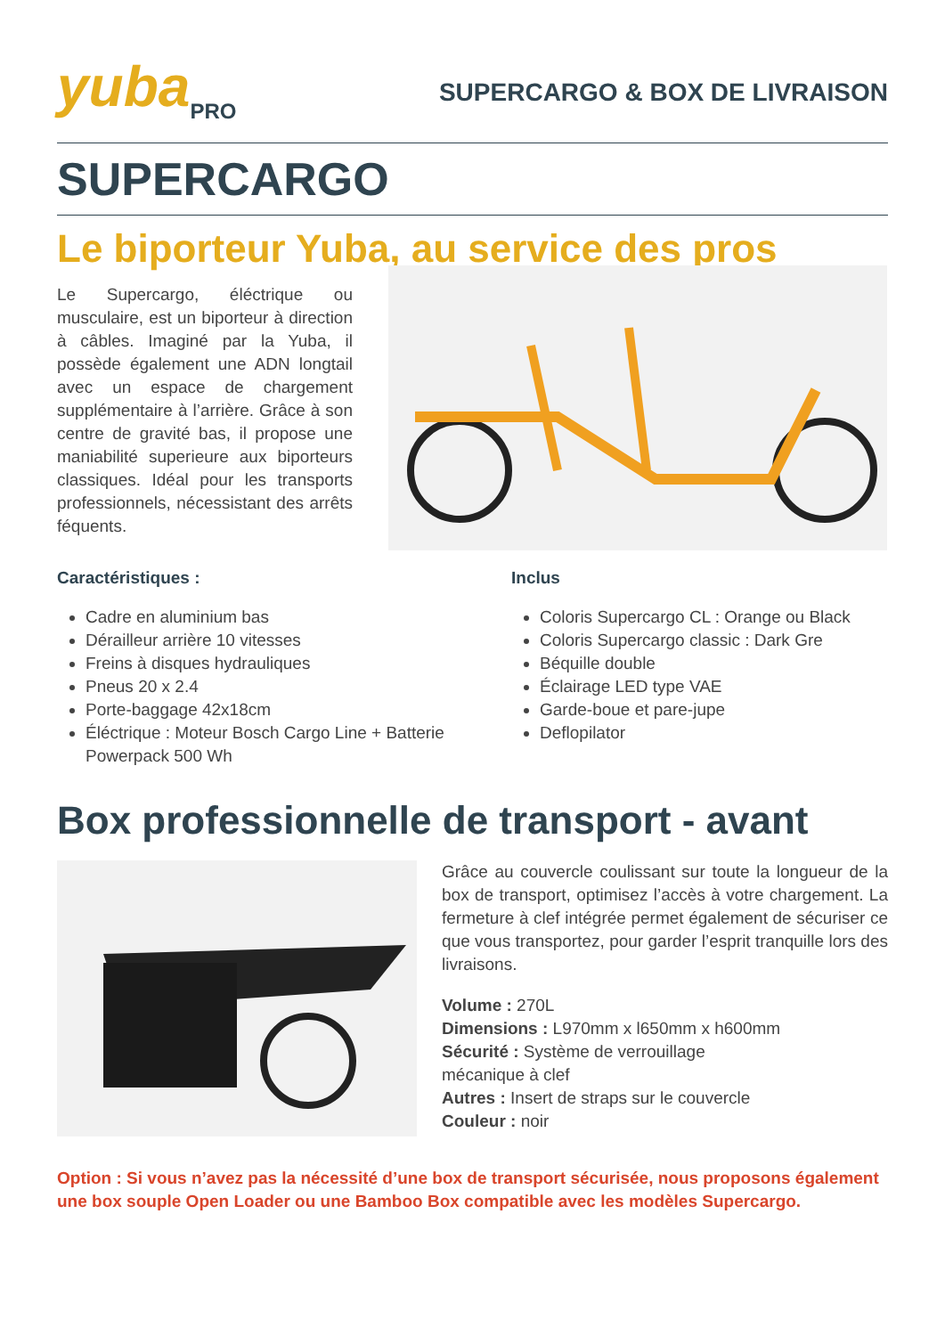yuba<sub>PRO</sub>
SUPERCARGO & BOX DE LIVRAISON
SUPERCARGO
Le biporteur Yuba, au service des pros
Le Supercargo, éléctrique ou musculaire, est un biporteur à direction à câbles. Imaginé par la Yuba, il possède également une ADN longtail avec un espace de chargement supplémentaire à l’arrière. Grâce à son centre de gravité bas, il propose une maniabilité superieure aux biporteurs classiques. Idéal pour les transports professionnels, nécessistant des arrêts féquents.
Caractéristiques :
Cadre en aluminium bas
Dérailleur arrière 10 vitesses
Freins à disques hydrauliques
Pneus 20 x 2.4
Porte-baggage 42x18cm
Éléctrique : Moteur Bosch Cargo Line + Batterie Powerpack 500 Wh
Inclus
Coloris Supercargo CL : Orange ou Black
Coloris Supercargo classic : Dark Gre
Béquille double
Éclairage LED type VAE
Garde-boue et pare-jupe
Deflopilator
Box professionnelle de transport - avant
Grâce au couvercle coulissant sur toute la longueur de la box de transport, optimisez l’accès à votre chargement. La fermeture à clef intégrée permet également de sécuriser ce que vous transportez, pour garder l’esprit tranquille lors des livraisons.
Volume : 270L
Dimensions : L970mm x l650mm x h600mm
Sécurité : Système de verrouillage
mécanique à clef
Autres : Insert de straps sur le couvercle
Couleur : noir
Option : Si vous n’avez pas la nécessité d’une box de transport sécurisée, nous proposons également une box souple Open Loader ou une Bamboo Box compatible avec les modèles Supercargo.